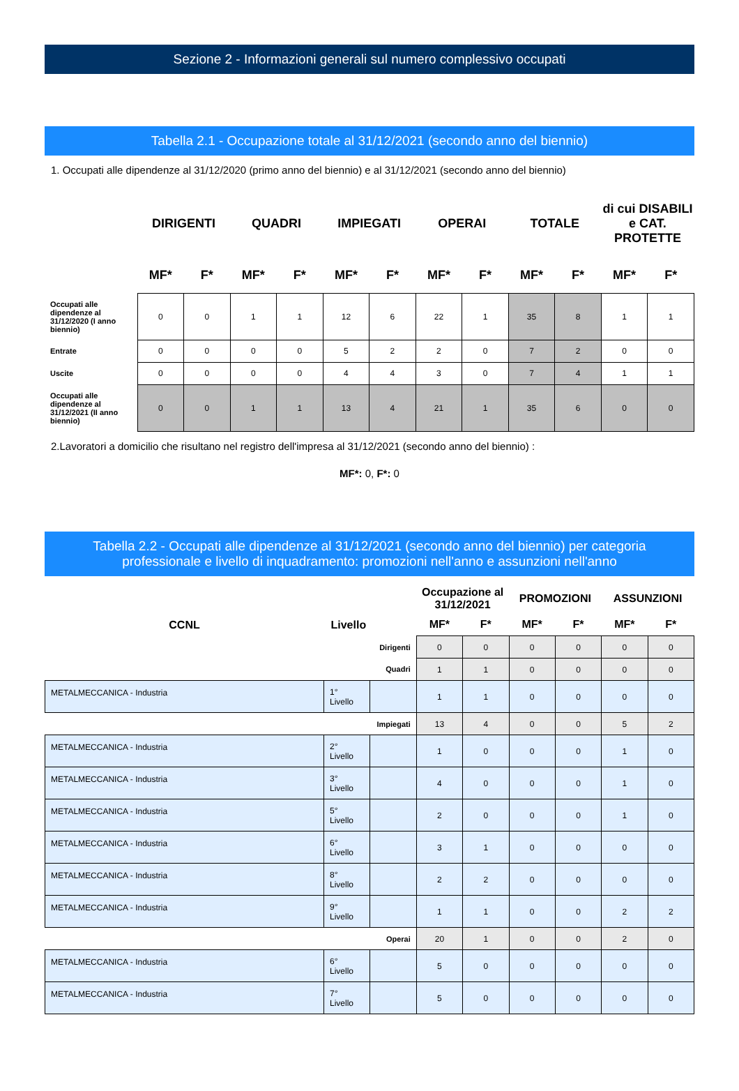Sezione 2 - Informazioni generali sul numero complessivo occupati
Tabella 2.1 - Occupazione totale al 31/12/2021 (secondo anno del biennio)
1. Occupati alle dipendenze al 31/12/2020 (primo anno del biennio) e al 31/12/2021 (secondo anno del biennio)
| | DIRIGENTI | | QUADRI | | IMPIEGATI | | OPERAI | | TOTALE | | di cui DISABILI e CAT. PROTETTE | |
| --- | --- | --- | --- | --- | --- | --- | --- | --- | --- | --- | --- | --- |
| | MF* | F* | MF* | F* | MF* | F* | MF* | F* | MF* | F* | MF* | F* |
| Occupati alle dipendenze al 31/12/2020 (I anno biennio) | 0 | 0 | 1 | 1 | 12 | 6 | 22 | 1 | 35 | 8 | 1 | 1 |
| Entrate | 0 | 0 | 0 | 0 | 5 | 2 | 2 | 0 | 7 | 2 | 0 | 0 |
| Uscite | 0 | 0 | 0 | 0 | 4 | 4 | 3 | 0 | 7 | 4 | 1 | 1 |
| Occupati alle dipendenze al 31/12/2021 (II anno biennio) | 0 | 0 | 1 | 1 | 13 | 4 | 21 | 1 | 35 | 6 | 0 | 0 |
2.Lavoratori a domicilio che risultano nel registro dell'impresa al 31/12/2021 (secondo anno del biennio) :
MF*: 0, F*: 0
Tabella 2.2 - Occupati alle dipendenze al 31/12/2021 (secondo anno del biennio) per categoria
professionale e livello di inquadramento: promozioni nell'anno e assunzioni nell'anno
| | | | Occupazione al 31/12/2021 | | PROMOZIONI | | ASSUNZIONI | |
| --- | --- | --- | --- | --- | --- | --- | --- | --- |
| CCNL | Livello | | MF* | F* | MF* | F* | MF* | F* |
| Dirigenti | | | 0 | 0 | 0 | 0 | 0 | 0 |
| Quadri | | | 1 | 1 | 0 | 0 | 0 | 0 |
| METALMECCANICA - Industria | 1° Livello | | 1 | 1 | 0 | 0 | 0 | 0 |
| Impiegati | | | 13 | 4 | 0 | 0 | 5 | 2 |
| METALMECCANICA - Industria | 2° Livello | | 1 | 0 | 0 | 0 | 1 | 0 |
| METALMECCANICA - Industria | 3° Livello | | 4 | 0 | 0 | 0 | 1 | 0 |
| METALMECCANICA - Industria | 5° Livello | | 2 | 0 | 0 | 0 | 1 | 0 |
| METALMECCANICA - Industria | 6° Livello | | 3 | 1 | 0 | 0 | 0 | 0 |
| METALMECCANICA - Industria | 8° Livello | | 2 | 2 | 0 | 0 | 0 | 0 |
| METALMECCANICA - Industria | 9° Livello | | 1 | 1 | 0 | 0 | 2 | 2 |
| Operai | | | 20 | 1 | 0 | 0 | 2 | 0 |
| METALMECCANICA - Industria | 6° Livello | | 5 | 0 | 0 | 0 | 0 | 0 |
| METALMECCANICA - Industria | 7° Livello | | 5 | 0 | 0 | 0 | 0 | 0 |